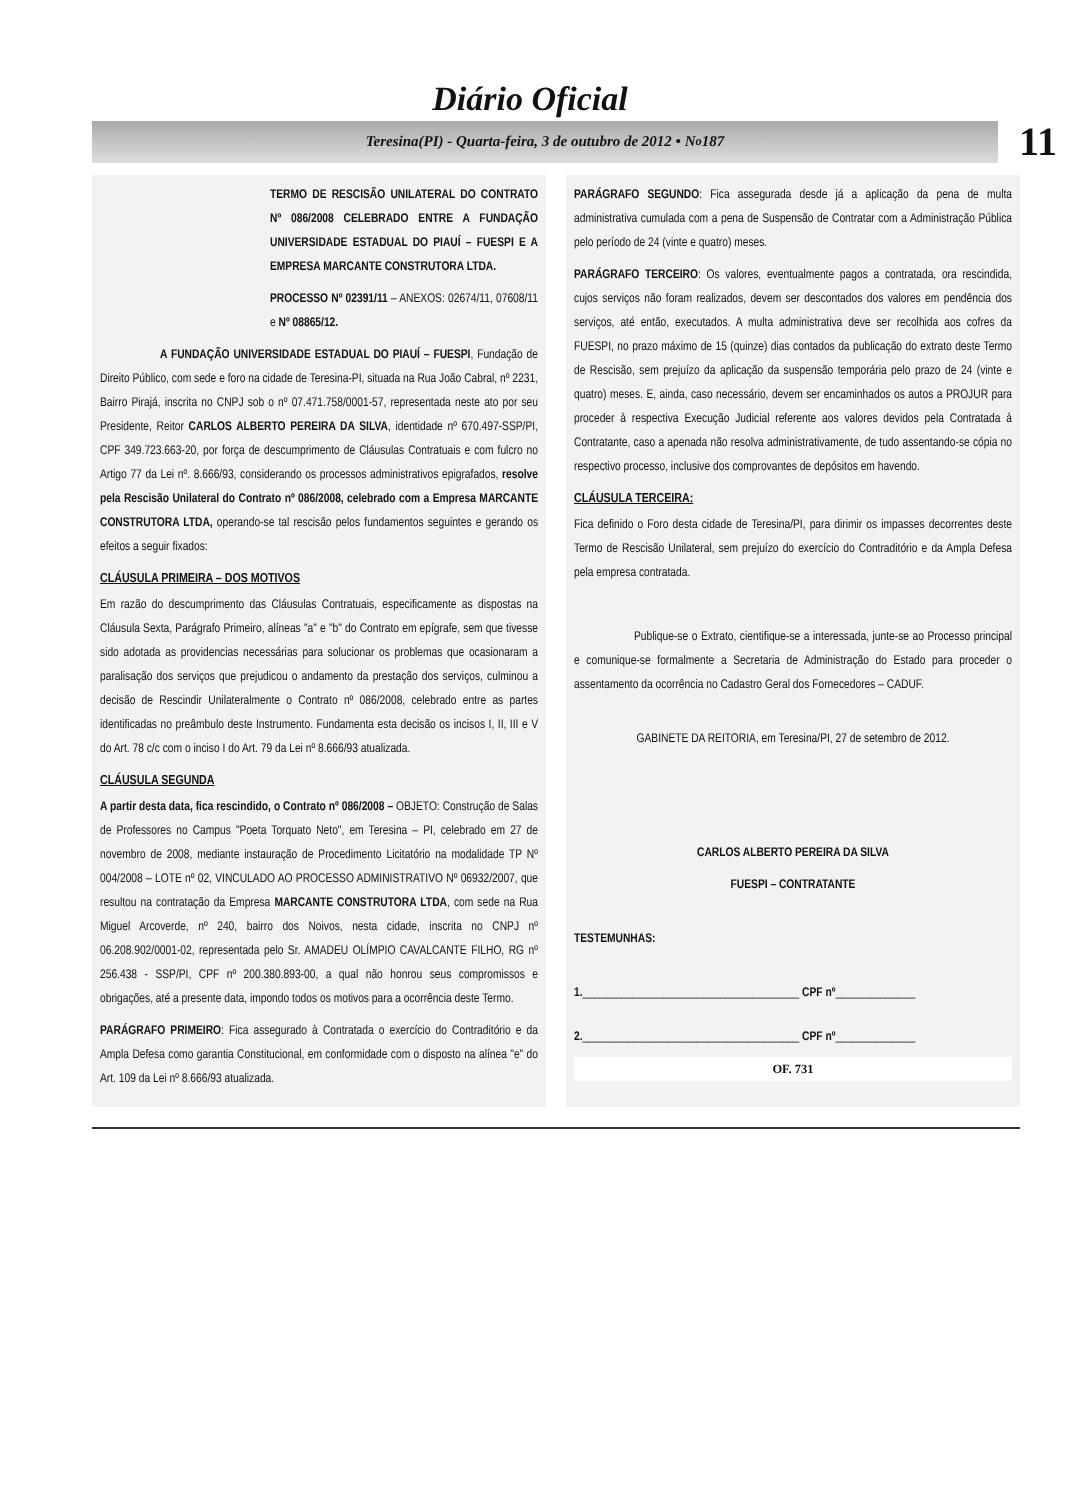Diário Oficial
Teresina(PI) - Quarta-feira, 3 de outubro de 2012 • N<sup>o</sup> 187
11
TERMO DE RESCISÃO UNILATERAL DO CONTRATO Nº 086/2008 CELEBRADO ENTRE A FUNDAÇÃO UNIVERSIDADE ESTADUAL DO PIAUÍ – FUESPI E A EMPRESA MARCANTE CONSTRUTORA LTDA.
PROCESSO Nº 02391/11 – ANEXOS: 02674/11, 07608/11 e Nº 08865/12.
A FUNDAÇÃO UNIVERSIDADE ESTADUAL DO PIAUÍ – FUESPI, Fundação de Direito Público, com sede e foro na cidade de Teresina-PI, situada na Rua João Cabral, nº 2231, Bairro Pirajá, inscrita no CNPJ sob o nº 07.471.758/0001-57, representada neste ato por seu Presidente, Reitor CARLOS ALBERTO PEREIRA DA SILVA, identidade nº 670.497-SSP/PI, CPF 349.723.663-20, por força de descumprimento de Cláusulas Contratuais e com fulcro no Artigo 77 da Lei nº. 8.666/93, considerando os processos administrativos epigrafados, resolve pela Rescisão Unilateral do Contrato nº 086/2008, celebrado com a Empresa MARCANTE CONSTRUTORA LTDA, operando-se tal rescisão pelos fundamentos seguintes e gerando os efeitos a seguir fixados:
CLÁUSULA PRIMEIRA – DOS MOTIVOS
Em razão do descumprimento das Cláusulas Contratuais, especificamente as dispostas na Cláusula Sexta, Parágrafo Primeiro, alíneas "a" e "b" do Contrato em epígrafe, sem que tivesse sido adotada as providencias necessárias para solucionar os problemas que ocasionaram a paralisação dos serviços que prejudicou o andamento da prestação dos serviços, culminou a decisão de Rescindir Unilateralmente o Contrato nº 086/2008, celebrado entre as partes identificadas no preâmbulo deste Instrumento. Fundamenta esta decisão os incisos I, II, III e V do Art. 78 c/c com o inciso I do Art. 79 da Lei nº 8.666/93 atualizada.
CLÁUSULA SEGUNDA
A partir desta data, fica rescindido, o Contrato nº 086/2008 – OBJETO: Construção de Salas de Professores no Campus "Poeta Torquato Neto", em Teresina – PI, celebrado em 27 de novembro de 2008, mediante instauração de Procedimento Licitatório na modalidade TP Nº 004/2008 – LOTE nº 02, VINCULADO AO PROCESSO ADMINISTRATIVO Nº 06932/2007, que resultou na contratação da Empresa MARCANTE CONSTRUTORA LTDA, com sede na Rua Miguel Arcoverde, nº 240, bairro dos Noivos, nesta cidade, inscrita no CNPJ nº 06.208.902/0001-02, representada pelo Sr. AMADEU OLÍMPIO CAVALCANTE FILHO, RG nº 256.438 - SSP/PI, CPF nº 200.380.893-00, a qual não honrou seus compromissos e obrigações, até a presente data, impondo todos os motivos para a ocorrência deste Termo.
PARÁGRAFO PRIMEIRO: Fica assegurado à Contratada o exercício do Contraditório e da Ampla Defesa como garantia Constitucional, em conformidade com o disposto na alínea "e" do Art. 109 da Lei nº 8.666/93 atualizada.
PARÁGRAFO SEGUNDO: Fica assegurada desde já a aplicação da pena de multa administrativa cumulada com a pena de Suspensão de Contratar com a Administração Pública pelo período de 24 (vinte e quatro) meses.
PARÁGRAFO TERCEIRO: Os valores, eventualmente pagos a contratada, ora rescindida, cujos serviços não foram realizados, devem ser descontados dos valores em pendência dos serviços, até então, executados. A multa administrativa deve ser recolhida aos cofres da FUESPI, no prazo máximo de 15 (quinze) dias contados da publicação do extrato deste Termo de Rescisão, sem prejuízo da aplicação da suspensão temporária pelo prazo de 24 (vinte e quatro) meses. E, ainda, caso necessário, devem ser encaminhados os autos a PROJUR para proceder à respectiva Execução Judicial referente aos valores devidos pela Contratada à Contratante, caso a apenada não resolva administrativamente, de tudo assentando-se cópia no respectivo processo, inclusive dos comprovantes de depósitos em havendo.
CLÁUSULA TERCEIRA:
Fica definido o Foro desta cidade de Teresina/PI, para dirimir os impasses decorrentes deste Termo de Rescisão Unilateral, sem prejuízo do exercício do Contraditório e da Ampla Defesa pela empresa contratada.
Publique-se o Extrato, cientifique-se a interessada, junte-se ao Processo principal e comunique-se formalmente a Secretaria de Administração do Estado para proceder o assentamento da ocorrência no Cadastro Geral dos Fornecedores – CADUF.
GABINETE DA REITORIA, em Teresina/PI, 27 de setembro de 2012.
CARLOS ALBERTO PEREIRA DA SILVA
FUESPI – CONTRATANTE
TESTEMUNHAS:
1.______________________________________ CPF nº______________
2.______________________________________ CPF nº______________
OF. 731